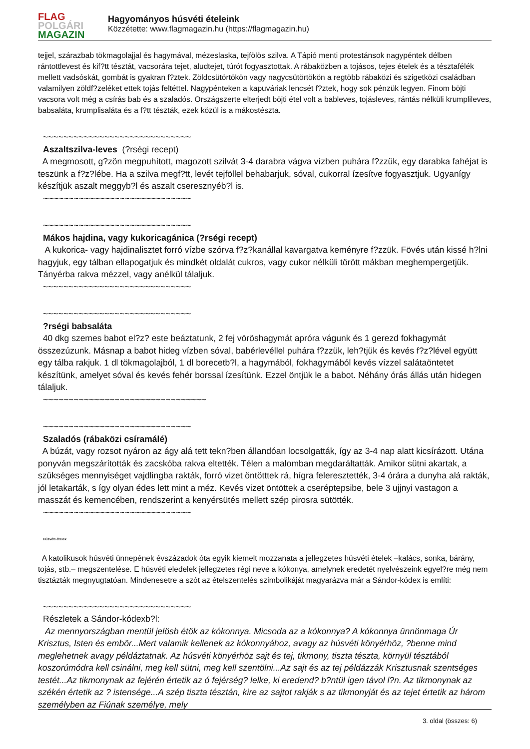FLAG
POLGÁRI
MAGAZIN
Hagyományos húsvéti ételeink
Közzétette: www.flagmagazin.hu (https://flagmagazin.hu)
tejjel, szárazbab tökmagolajjal és hagymával, mézeslaska, tejfölös szilva. A Tápió menti protestánsok nagypéntek délben rántottlevest és kif?tt tésztát, vacsorára tejet, aludtejet, túrót fogyasztottak. A rábaközben a tojásos, tejes ételek és a tésztafélék mellett vadsóskát, gombát is gyakran f?ztek. Zöldcsütörtökön vagy nagycsütörtökön a regtöbb rábaközi és szigetközi családban valamilyen zöldf?zeléket ettek tojás feltéttel. Nagypénteken a kapuváriak lencsét f?ztek, hogy sok pénzük legyen. Finom böjti vacsora volt még a csírás bab és a szaladós. Országszerte elterjedt böjti étel volt a bableves, tojásleves, rántás nélküli krumplileves, babsaláta, krumplisaláta és a f?tt tészták, ezek közül is a mákostészta.
~~~~~~~~~~~~~~~~~~~~~~~~~~~~~
Aszaltszilva-leves (?rségi recept)
A megmosott, g?zön megpuhított, magozott szilvát 3-4 darabra vágva vízben puhára f?zzük, egy darabka fahéjat is teszünk a f?z?lébe. Ha a szilva megf?tt, levét tejföllel behabarjuk, sóval, cukorral ízesítve fogyasztjuk. Ugyanígy készítjük aszalt meggyb?l és aszalt cseresznyéb?l is.
~~~~~~~~~~~~~~~~~~~~~~~~~~~~~
~~~~~~~~~~~~~~~~~~~~~~~~~~~~~
Mákos hajdina, vagy kukoricagánica (?rségi recept)
A kukorica- vagy hajdinalisztet forró vízbe szórva f?z?kanállal kavargatva keményre f?zzük. Fövés után kissé h?lni hagyjuk, egy tálban ellapogatjuk és mindkét oldalát cukros, vagy cukor nélküli törött mákban meghempergetjük. Tányérba rakva mézzel, vagy anélkül tálaljuk.
~~~~~~~~~~~~~~~~~~~~~~~~~~~~~
~~~~~~~~~~~~~~~~~~~~~~~~~~~~~
?rségi babsaláta
40 dkg szemes babot el?z? este beáztatunk, 2 fej vöröshagymát apróra vágunk és 1 gerezd fokhagymát összezúzunk. Másnap a babot hideg vízben sóval, babérlevéllel puhára f?zzük, leh?tjük és kevés f?z?lével együtt egy tálba rakjuk. 1 dl tökmagolajból, 1 dl borecetb?l, a hagymából, fokhagymából kevés vízzel salátaöntetet készítünk, amelyet sóval és kevés fehér borssal ízesítünk. Ezzel öntjük le a babot. Néhány órás állás után hidegen tálaljuk.
~~~~~~~~~~~~~~~~~~~~~~~~~~~~~~~~
~~~~~~~~~~~~~~~~~~~~~~~~~~~~~
Szaladós (rábaközi csíramálé)
A búzát, vagy rozsot nyáron az ágy alá tett tekn?ben állandóan locsolgatták, így az 3-4 nap alatt kicsírázott. Utána ponyván megszárították és zacskóba rakva eltették. Télen a malomban megdaráltatták. Amikor sütni akartak, a szükséges mennyiséget vajdlingba rakták, forró vizet öntötttek rá, hígra feleresztették, 3-4 órára a dunyha alá rakták, jól letakarták, s így olyan édes lett mint a méz. Kevés vizet öntöttek a cseréptepsibe, bele 3 ujjnyi vastagon a masszát és kemencében, rendszerint a kenyérsütés mellett szép pirosra sütötték.
~~~~~~~~~~~~~~~~~~~~~~~~~~~~~
Húsvéti ételek
A katolikusok húsvéti ünnepének évszázadok óta egyik kiemelt mozzanata a jellegzetes húsvéti ételek –kalács, sonka, bárány, tojás, stb.– megszentelése. E húsvéti eledelek jellegzetes régi neve a kókonya, amelynek eredetét nyelvészeink egyel?re még nem tisztázták megnyugtatóan. Mindenesetre a szót az ételszentelés szimbolikáját magyarázva már a Sándor-kódex is említi:
~~~~~~~~~~~~~~~~~~~~~~~~~~~~~
Részletek a Sándor-kódexb?l:
Az mennyországban mentül jelösb étök az kókonnya. Micsoda az a kókonnya? A kókonnya ünnönmaga Úr Krisztus, Isten és embör...Mert valamik kellenek az kókonnyához, avagy az húsvéti könyérhöz, ?benne mind meglehetnek avagy példáztatnak. Az húsvéti könyérhöz sajt és tej, tikmony, tiszta tészta, környül tésztából koszorúmódra kell csinálni, meg kell sütni, meg kell szentölni...Az sajt és az tej példázzák Krisztusnak szentséges testét...Az tikmonynak az fejérén értetik az ó fejérség? lelke, ki eredend? b?ntül igen távol l?n. Az tikmonynak az székén értetik az ? istensége...A szép tiszta tésztán, kire az sajtot rakják s az tikmonyját és az tejet értetik az három személyben az Fiúnak személye, mely
3. oldal (összes: 6)